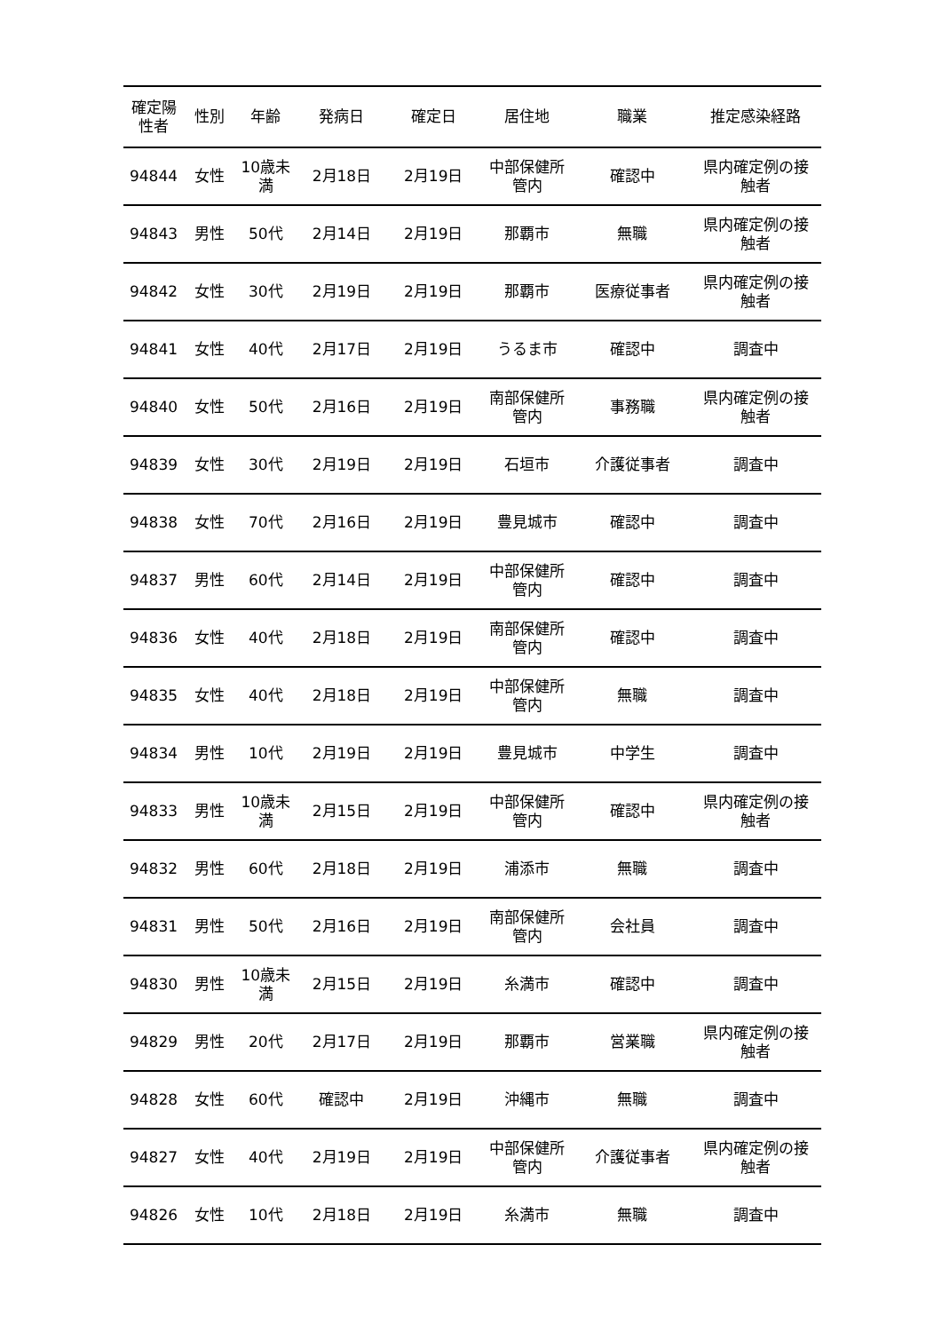| 確定陽 性者 | 性別 | 年齢 | 発病日 | 確定日 | 居住地 | 職業 | 推定感染経路 |
| --- | --- | --- | --- | --- | --- | --- | --- |
| 94844 | 女性 | 10歳未 満 | 2月18日 | 2月19日 | 中部保健所 管内 | 確認中 | 県内確定例の接 触者 |
| 94843 | 男性 | 50代 | 2月14日 | 2月19日 | 那覇市 | 無職 | 県内確定例の接 触者 |
| 94842 | 女性 | 30代 | 2月19日 | 2月19日 | 那覇市 | 医療従事者 | 県内確定例の接 触者 |
| 94841 | 女性 | 40代 | 2月17日 | 2月19日 | うるま市 | 確認中 | 調査中 |
| 94840 | 女性 | 50代 | 2月16日 | 2月19日 | 南部保健所 管内 | 事務職 | 県内確定例の接 触者 |
| 94839 | 女性 | 30代 | 2月19日 | 2月19日 | 石垣市 | 介護従事者 | 調査中 |
| 94838 | 女性 | 70代 | 2月16日 | 2月19日 | 豊見城市 | 確認中 | 調査中 |
| 94837 | 男性 | 60代 | 2月14日 | 2月19日 | 中部保健所 管内 | 確認中 | 調査中 |
| 94836 | 女性 | 40代 | 2月18日 | 2月19日 | 南部保健所 管内 | 確認中 | 調査中 |
| 94835 | 女性 | 40代 | 2月18日 | 2月19日 | 中部保健所 管内 | 無職 | 調査中 |
| 94834 | 男性 | 10代 | 2月19日 | 2月19日 | 豊見城市 | 中学生 | 調査中 |
| 94833 | 男性 | 10歳未 満 | 2月15日 | 2月19日 | 中部保健所 管内 | 確認中 | 県内確定例の接 触者 |
| 94832 | 男性 | 60代 | 2月18日 | 2月19日 | 浦添市 | 無職 | 調査中 |
| 94831 | 男性 | 50代 | 2月16日 | 2月19日 | 南部保健所 管内 | 会社員 | 調査中 |
| 94830 | 男性 | 10歳未 満 | 2月15日 | 2月19日 | 糸満市 | 確認中 | 調査中 |
| 94829 | 男性 | 20代 | 2月17日 | 2月19日 | 那覇市 | 営業職 | 県内確定例の接 触者 |
| 94828 | 女性 | 60代 | 確認中 | 2月19日 | 沖縄市 | 無職 | 調査中 |
| 94827 | 女性 | 40代 | 2月19日 | 2月19日 | 中部保健所 管内 | 介護従事者 | 県内確定例の接 触者 |
| 94826 | 女性 | 10代 | 2月18日 | 2月19日 | 糸満市 | 無職 | 調査中 |